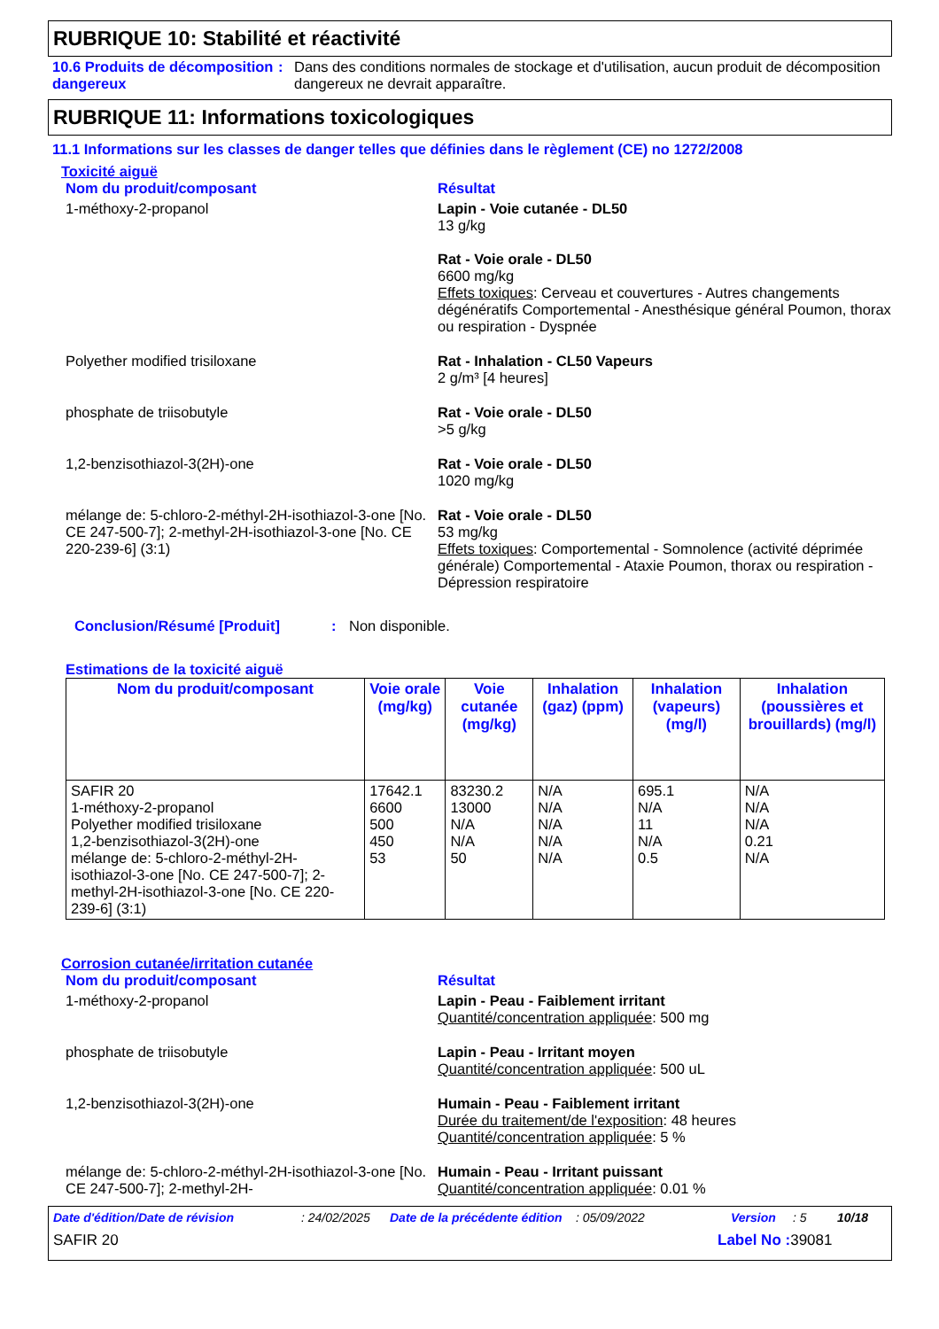RUBRIQUE 10: Stabilité et réactivité
10.6 Produits de décomposition dangereux
: Dans des conditions normales de stockage et d'utilisation, aucun produit de décomposition dangereux ne devrait apparaître.
RUBRIQUE 11: Informations toxicologiques
11.1 Informations sur les classes de danger telles que définies dans le règlement (CE) no 1272/2008
Toxicité aiguë
Nom du produit/composant Résultat
1-méthoxy-2-propanol Lapin - Voie cutanée - DL50
13 g/kg
Rat - Voie orale - DL50
6600 mg/kg
Effets toxiques: Cerveau et couvertures - Autres changements dégénératifs Comportemental - Anesthésique général Poumon, thorax ou respiration - Dyspnée
Polyether modified trisiloxane Rat - Inhalation - CL50 Vapeurs
2 g/m³ [4 heures]
phosphate de triisobutyle Rat - Voie orale - DL50
>5 g/kg
1,2-benzisothiazol-3(2H)-one Rat - Voie orale - DL50
1020 mg/kg
mélange de: 5-chloro-2-méthyl-2H-isothiazol-3-one [No. CE 247-500-7]; 2-methyl-2H-isothiazol-3-one [No. CE 220-239-6] (3:1)
Rat - Voie orale - DL50
53 mg/kg
Effets toxiques: Comportemental - Somnolence (activité déprimée générale) Comportemental - Ataxie Poumon, thorax ou respiration - Dépression respiratoire
Conclusion/Résumé [Produit] : Non disponible.
Estimations de la toxicité aiguë
| Nom du produit/composant | Voie orale (mg/kg) | Voie cutanée (mg/kg) | Inhalation (gaz) (ppm) | Inhalation (vapeurs) (mg/l) | Inhalation (poussières et brouillards) (mg/l) |
| --- | --- | --- | --- | --- | --- |
| SAFIR 20 1-méthoxy-2-propanol Polyether modified trisiloxane 1,2-benzisothiazol-3(2H)-one mélange de: 5-chloro-2-méthyl-2H-isothiazol-3-one [No. CE 247-500-7]; 2-methyl-2H-isothiazol-3-one [No. CE 220-239-6] (3:1) | 17642.1 6600 500 450 53 | 83230.2 13000 N/A N/A 50 | N/A N/A N/A N/A N/A | 695.1 N/A 11 N/A 0.5 | N/A N/A N/A 0.21 N/A |
Corrosion cutanée/irritation cutanée
Nom du produit/composant Résultat
1-méthoxy-2-propanol Lapin - Peau - Faiblement irritant
Quantité/concentration appliquée: 500 mg
phosphate de triisobutyle Lapin - Peau - Irritant moyen
Quantité/concentration appliquée: 500 uL
1,2-benzisothiazol-3(2H)-one Humain - Peau - Faiblement irritant
Durée du traitement/de l'exposition: 48 heures
Quantité/concentration appliquée: 5 %
mélange de: 5-chloro-2-méthyl-2H-isothiazol-3-one [No. CE 247-500-7]; 2-methyl-2H-
Humain - Peau - Irritant puissant
Quantité/concentration appliquée: 0.01 %
Date d'édition/Date de révision: 24/02/2025 Date de la précédente édition: 05/09/2022 Version: 5 10/18
SAFIR 20 Label No : 39081